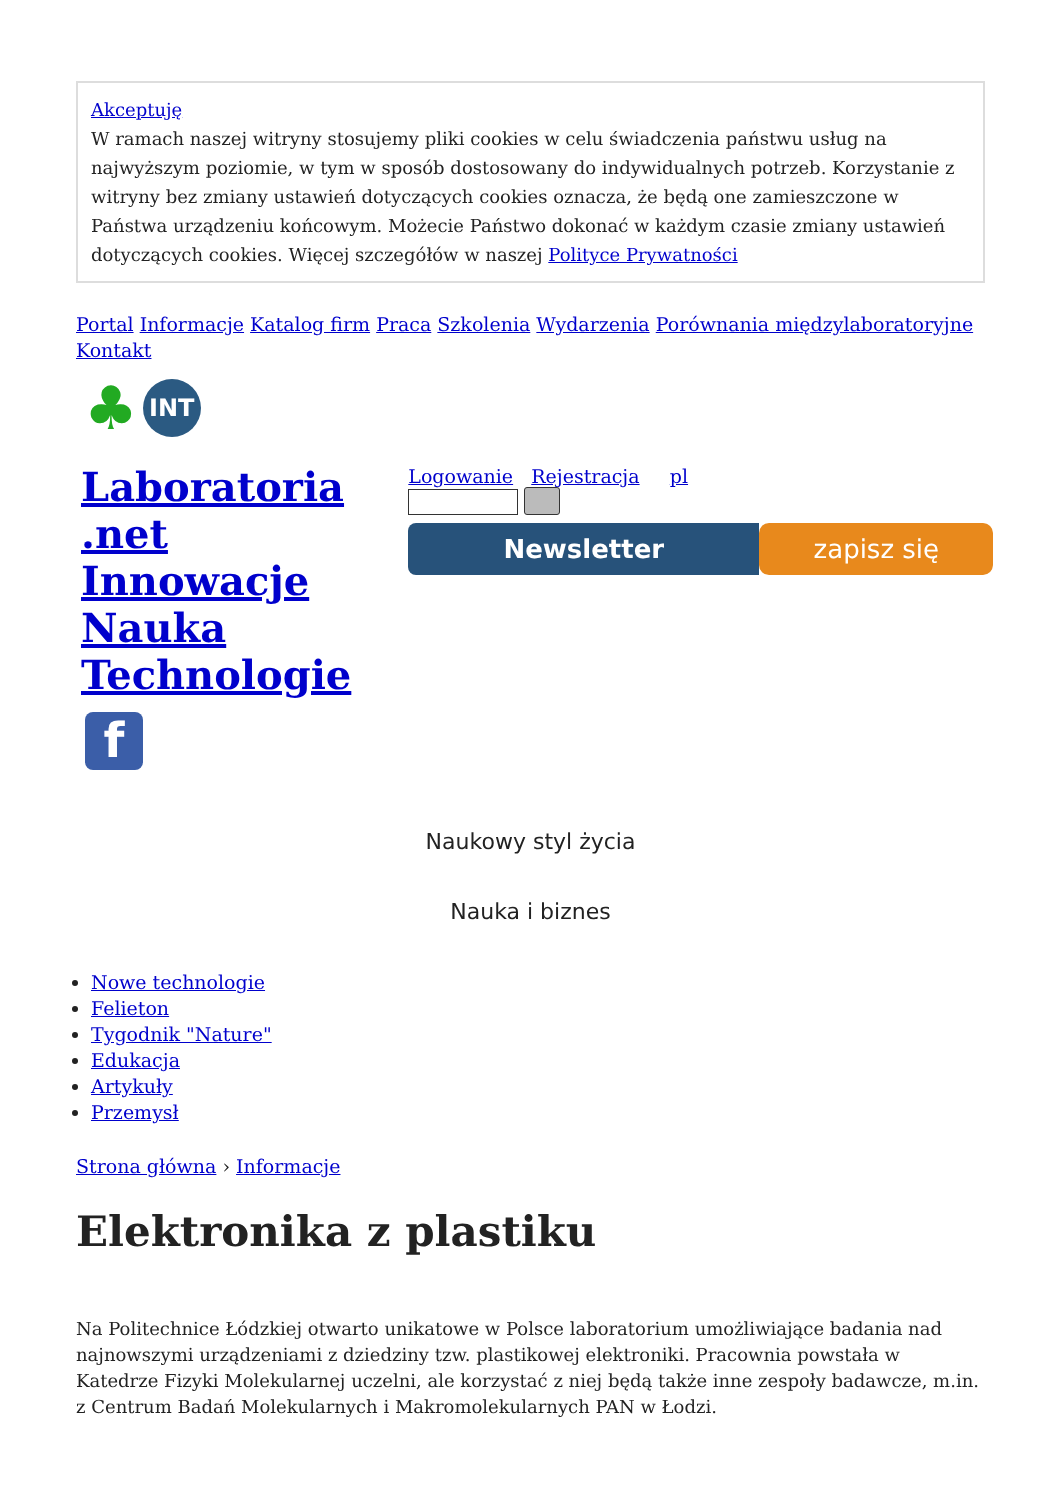Akceptuję
W ramach naszej witryny stosujemy pliki cookies w celu świadczenia państwu usług na najwyższym poziomie, w tym w sposób dostosowany do indywidualnych potrzeb. Korzystanie z witryny bez zmiany ustawień dotyczących cookies oznacza, że będą one zamieszczone w Państwa urządzeniu końcowym. Możecie Państwo dokonać w każdym czasie zmiany ustawień dotyczących cookies. Więcej szczegółów w naszej Polityce Prywatności
Portal Informacje Katalog firm Praca Szkolenia Wydarzenia Porównania międzylaboratoryjne Kontakt
♣ INT
Laboratoria .net
Innowacje
Nauka
Technologie
f
Logowanie Rejestracja pl
Newsletter zapisz się
Naukowy styl życia
Nauka i biznes
Nowe technologie
Felieton
Tygodnik "Nature"
Edukacja
Artykuły
Przemysł
Strona główna › Informacje
Elektronika z plastiku
Na Politechnice Łódzkiej otwarto unikatowe w Polsce laboratorium umożliwiające badania nad najnowszymi urządzeniami z dziedziny tzw. plastikowej elektroniki. Pracownia powstała w Katedrze Fizyki Molekularnej uczelni, ale korzystać z niej będą także inne zespoły badawcze, m.in. z Centrum Badań Molekularnych i Makromolekularnych PAN w Łodzi.